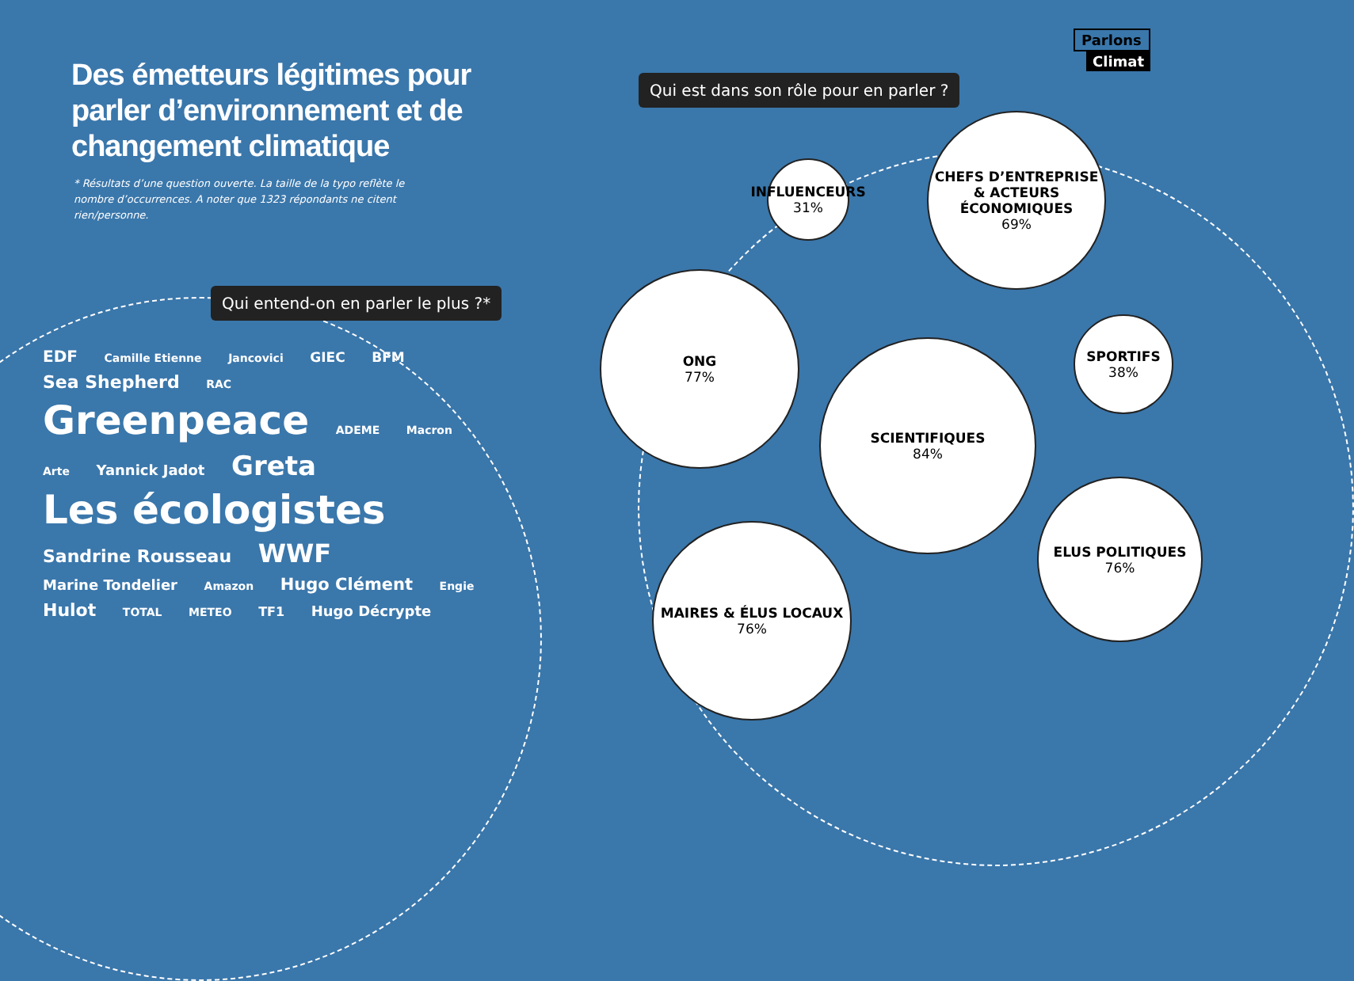Parlons
Climat
Des émetteurs légitimes pour parler d’environnement et de changement climatique
* Résultats d’une question ouverte. La taille de la typo reflète le nombre d’occurrences. A noter que 1323 répondants ne citent rien/personne.
Qui est dans son rôle pour en parler ?
Qui entend-on en parler le plus ?*
EDF Camille Etienne Jancovici GIEC BFM Sea Shepherd RAC Greenpeace ADEME Macron Arte Yannick Jadot Greta Les écologistes Sandrine Rousseau WWF Marine Tondelier Amazon Hugo Clément Engie Hulot TOTAL METEO TF1 Hugo Décrypte
INFLUENCEURS
31%
CHEFS D’ENTREPRISE & ACTEURS ÉCONOMIQUES
69%
ONG
77%
SCIENTIFIQUES
84%
SPORTIFS
38%
ELUS POLITIQUES
76%
MAIRES & ÉLUS LOCAUX
76%